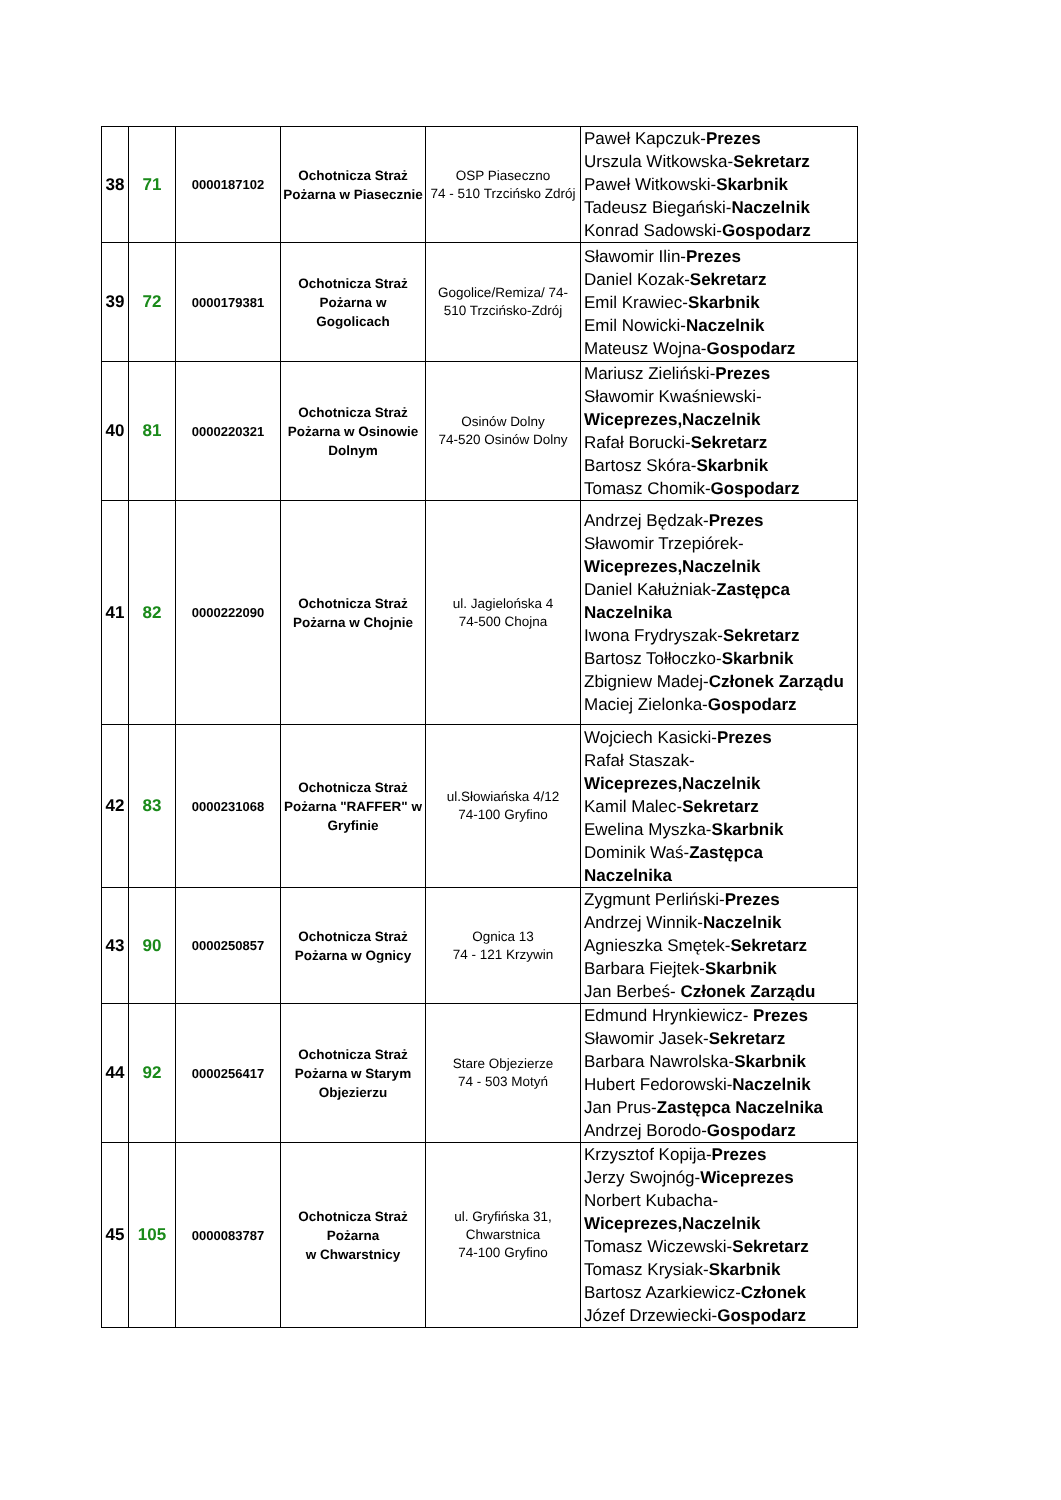| 38 | 71 | 0000187102 | Ochotnicza Straż Pożarna w Piasecznie | OSP Piaseczno 74 - 510 Trzcińsko Zdrój | Paweł Kapczuk- Prezes Urszula Witkowska- Sekretarz Paweł Witkowski- Skarbnik Tadeusz Biegański- Naczelnik Konrad Sadowski- Gospodarz |
| 39 | 72 | 0000179381 | Ochotnicza Straż Pożarna w Gogolicach | Gogolice/Remiza/ 74-510 Trzcińsko-Zdrój | Sławomir Ilin- Prezes Daniel Kozak- Sekretarz Emil Krawiec- Skarbnik Emil Nowicki- Naczelnik Mateusz Wojna- Gospodarz |
| 40 | 81 | 0000220321 | Ochotnicza Straż Pożarna w Osinowie Dolnym | Osinów Dolny 74-520 Osinów Dolny | Mariusz Zieliński- Prezes Sławomir Kwaśniewski- Wiceprezes,Naczelnik Rafał Borucki- Sekretarz Bartosz Skóra- Skarbnik Tomasz Chomik- Gospodarz |
| 41 | 82 | 0000222090 | Ochotnicza Straż Pożarna w Chojnie | ul. Jagielońska 4 74-500 Chojna | Andrzej Będzak- Prezes Sławomir Trzepiórek- Wiceprezes,Naczelnik Daniel Kałużniak- Zastępca Naczelnika Iwona Frydryszak- Sekretarz Bartosz Tołłoczko- Skarbnik Zbigniew Madej- Członek Zarządu Maciej Zielonka- Gospodarz |
| 42 | 83 | 0000231068 | Ochotnicza Straż Pożarna "RAFFER" w Gryfinie | ul.Słowiańska 4/12 74-100 Gryfino | Wojciech Kasicki- Prezes Rafał Staszak- Wiceprezes,Naczelnik Kamil Malec- Sekretarz Ewelina Myszka- Skarbnik Dominik Waś- Zastępca Naczelnika |
| 43 | 90 | 0000250857 | Ochotnicza Straż Pożarna w Ognicy | Ognica 13 74 - 121 Krzywin | Zygmunt Perliński- Prezes Andrzej Winnik- Naczelnik Agnieszka Smętek- Sekretarz Barbara Fiejtek- Skarbnik Jan Berbeś- Członek Zarządu |
| 44 | 92 | 0000256417 | Ochotnicza Straż Pożarna w Starym Objezierzu | Stare Objezierze 74 - 503 Motyń | Edmund Hrynkiewicz- Prezes Sławomir Jasek- Sekretarz Barbara Nawrolska- Skarbnik Hubert Fedorowski- Naczelnik Jan Prus- Zastępca Naczelnika Andrzej Borodo- Gospodarz |
| 45 | 105 | 0000083787 | Ochotnicza Straż Pożarna w Chwarstnicy | ul. Gryfińska 31, Chwarstnica 74-100 Gryfino | Krzysztof Kopija- Prezes Jerzy Swojnóg- Wiceprezes Norbert Kubacha- Wiceprezes,Naczelnik Tomasz Wiczewski- Sekretarz Tomasz Krysiak- Skarbnik Bartosz Azarkiewicz- Członek Józef Drzewiecki- Gospodarz |